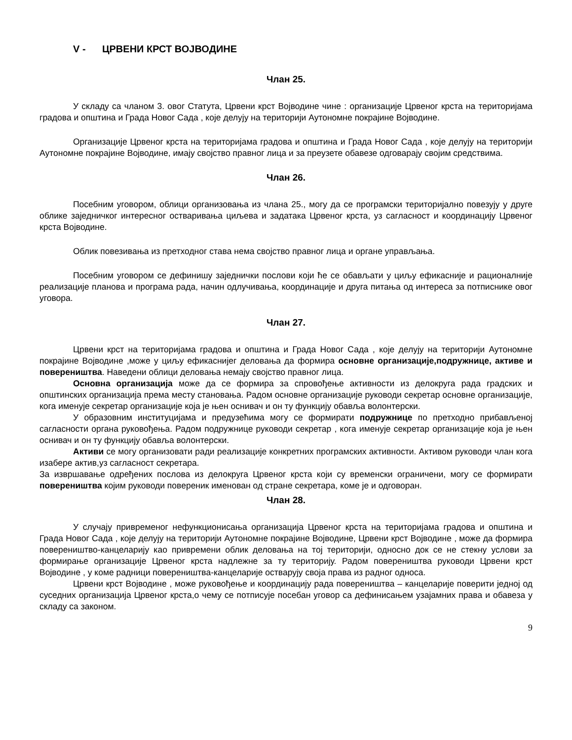V - ЦРВЕНИ КРСТ ВОЈВОДИНЕ
Члан 25.
У складу са чланом 3. овог Статута, Црвени крст Војводине чине : организације Црвеног крста на територијама градова и општина и Града Новог Сада , које делују на територији Аутономне покрајине Војводине.
Организације Црвеног крста на територијама градова и општина и Града Новог Сада , које делују на територији Аутономне покрајине Војводине, имају својство правног лица и за преузете обавезе одговарају својим средствима.
Члан 26.
Посебним уговором, облици организовања из члана 25., могу да се програмски територијално повезују у друге облике заједничког интересног остваривања циљева и задатака Црвеног крста, уз сагласност и координацију Црвеног крста Војводине.
Облик повезивања из претходног става нема својство правног лица и органе управљања.
Посебним уговором се дефинишу заједнички послови који ће се обављати у циљу ефикасније и рационалније реализације планова и програма рада, начин одлучивања, координације и друга питања од интереса за потписнике овог уговора.
Члан 27.
Црвени крст на територијама градова и општина и Града Новог Сада , које делују на територији Аутономне покрајине Војводине ,може у циљу ефикаснијег деловања да формира основне организације,подружнице, активе и повереништва. Наведени облици деловања немају својство правног лица.
Основна организација може да се формира за спровођење активности из делокруга рада градских и општинских организација према месту становања. Радом основне организације руководи секретар основне организације, кога именује секретар организације која је њен оснивач и он ту функцију обавља волонтерски.
У образовним институцијама и предузећима могу се формирати подружнице по претходно прибављеној сагласности органа руковођења. Радом подружнице руководи секретар , кога именује секретар организације која је њен оснивач и он ту функцију обавља волонтерски.
Активи се могу организовати ради реализације конкретних програмских активности. Активом руководи члан кога изабере актив,уз сагласност секретара.
За извршавање одређених послова из делокруга Црвеног крста који су временски ограничени, могу се формирати повереништва којим руководи повереник именован од стране секретара, коме је и одговоран.
Члан 28.
У случају привременог нефункционисања организација Црвеног крста на територијама градова и општина и Града Новог Сада , које делују на територији Аутономне покрајине Војводине, Црвени крст Војводине , може да формира повереништво-канцеларију као привремени облик деловања на тој територији, односно док се не стекну услови за формирање организације Црвеног крста надлежне за ту територију. Радом повереништва руководи Црвени крст Војводине , у коме радници повереништва-канцеларије остварују своја права из радног односа.
Црвени крст Војводине , може руковођење и координацију рада повереништва – канцеларије поверити једној од суседних организација Црвеног крста,о чему се потписује посебан уговор са дефинисањем узајамних права и обавеза у складу са законом.
9